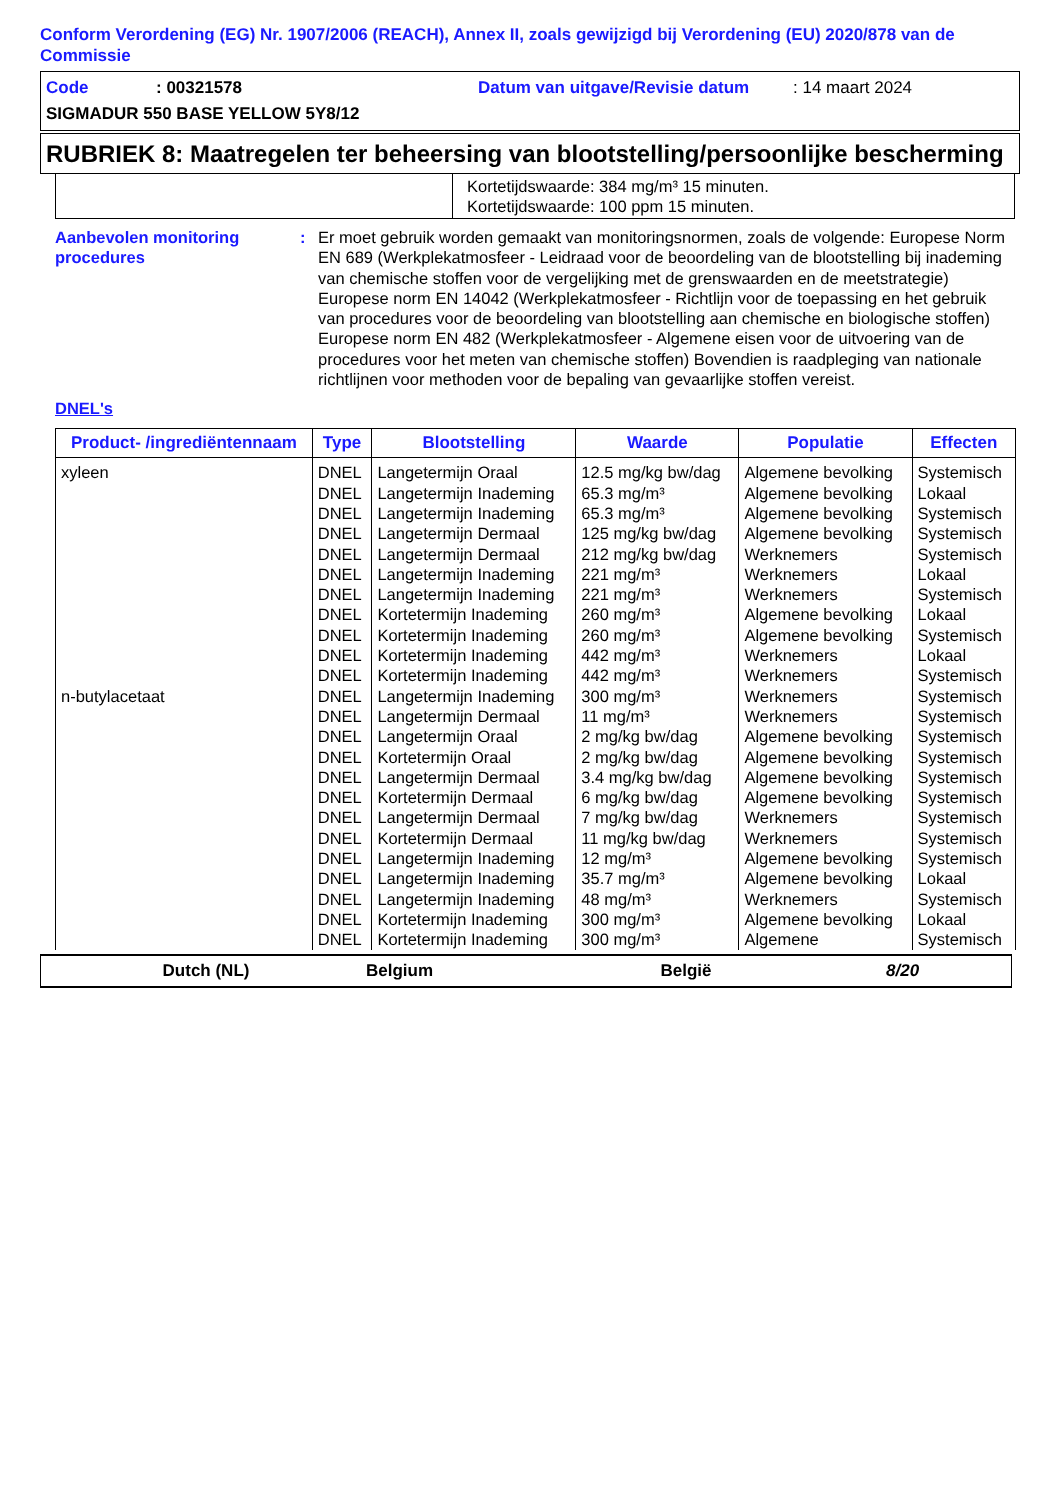Conform Verordening (EG) Nr. 1907/2006 (REACH), Annex II, zoals gewijzigd bij Verordening (EU) 2020/878 van de Commissie
Code: 00321578 Datum van uitgave/Revisie datum: 14 maart 2024
SIGMADUR 550 BASE YELLOW 5Y8/12
RUBRIEK 8: Maatregelen ter beheersing van blootstelling/persoonlijke bescherming
Kortetijdswaarde: 384 mg/m³ 15 minuten.
Kortetijdswaarde: 100 ppm 15 minuten.
Aanbevolen monitoring procedures
: Er moet gebruik worden gemaakt van monitoringsnormen, zoals de volgende: Europese Norm EN 689 (Werkplekatmosfeer - Leidraad voor de beoordeling van de blootstelling bij inademing van chemische stoffen voor de vergelijking met de grenswaarden en de meetstrategie) Europese norm EN 14042 (Werkplekatmosfeer - Richtlijn voor de toepassing en het gebruik van procedures voor de beoordeling van blootstelling aan chemische en biologische stoffen) Europese norm EN 482 (Werkplekatmosfeer - Algemene eisen voor de uitvoering van de procedures voor het meten van chemische stoffen) Bovendien is raadpleging van nationale richtlijnen voor methoden voor de bepaling van gevaarlijke stoffen vereist.
DNEL's
| Product- /ingrediëntennaam | Type | Blootstelling | Waarde | Populatie | Effecten |
| --- | --- | --- | --- | --- | --- |
| xyleen | DNEL | Langetermijn Oraal | 12.5 mg/kg bw/dag | Algemene bevolking | Systemisch |
| | DNEL | Langetermijn Inademing | 65.3 mg/m³ | Algemene bevolking | Lokaal |
| | DNEL | Langetermijn Inademing | 65.3 mg/m³ | Algemene bevolking | Systemisch |
| | DNEL | Langetermijn Dermaal | 125 mg/kg bw/dag | Algemene bevolking | Systemisch |
| | DNEL | Langetermijn Dermaal | 212 mg/kg bw/dag | Werknemers | Systemisch |
| | DNEL | Langetermijn Inademing | 221 mg/m³ | Werknemers | Lokaal |
| | DNEL | Langetermijn Inademing | 221 mg/m³ | Werknemers | Systemisch |
| | DNEL | Kortetermijn Inademing | 260 mg/m³ | Algemene bevolking | Lokaal |
| | DNEL | Kortetermijn Inademing | 260 mg/m³ | Algemene bevolking | Systemisch |
| | DNEL | Kortetermijn Inademing | 442 mg/m³ | Werknemers | Lokaal |
| | DNEL | Kortetermijn Inademing | 442 mg/m³ | Werknemers | Systemisch |
| n-butylacetaat | DNEL | Langetermijn Inademing | 300 mg/m³ | Werknemers | Systemisch |
| | DNEL | Langetermijn Dermaal | 11 mg/m³ | Werknemers | Systemisch |
| | DNEL | Langetermijn Oraal | 2 mg/kg bw/dag | Algemene bevolking | Systemisch |
| | DNEL | Kortetermijn Oraal | 2 mg/kg bw/dag | Algemene bevolking | Systemisch |
| | DNEL | Langetermijn Dermaal | 3.4 mg/kg bw/dag | Algemene bevolking | Systemisch |
| | DNEL | Kortetermijn Dermaal | 6 mg/kg bw/dag | Algemene bevolking | Systemisch |
| | DNEL | Langetermijn Dermaal | 7 mg/kg bw/dag | Werknemers | Systemisch |
| | DNEL | Kortetermijn Dermaal | 11 mg/kg bw/dag | Werknemers | Systemisch |
| | DNEL | Langetermijn Inademing | 12 mg/m³ | Algemene bevolking | Systemisch |
| | DNEL | Langetermijn Inademing | 35.7 mg/m³ | Algemene bevolking | Lokaal |
| | DNEL | Langetermijn Inademing | 48 mg/m³ | Werknemers | Systemisch |
| | DNEL | Kortetermijn Inademing | 300 mg/m³ | Algemene bevolking | Lokaal |
| | DNEL | Kortetermijn Inademing | 300 mg/m³ | Algemene | Systemisch |
Dutch (NL) Belgium België 8/20